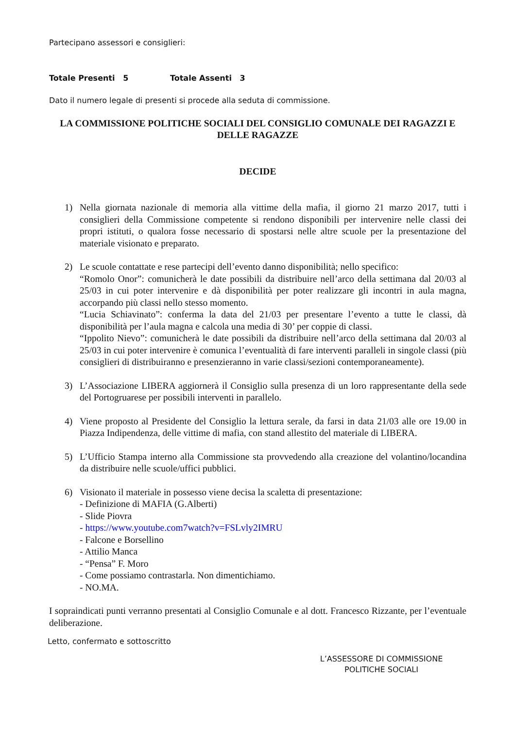Partecipano assessori e consiglieri:
Totale Presenti 5 Totale Assenti 3
Dato il numero legale di presenti si procede alla seduta di commissione.
LA COMMISSIONE POLITICHE SOCIALI DEL CONSIGLIO COMUNALE DEI RAGAZZI E DELLE RAGAZZE
DECIDE
1) Nella giornata nazionale di memoria alla vittime della mafia, il giorno 21 marzo 2017, tutti i consiglieri della Commissione competente si rendono disponibili per intervenire nelle classi dei propri istituti, o qualora fosse necessario di spostarsi nelle altre scuole per la presentazione del materiale visionato e preparato.
2) Le scuole contattate e rese partecipi dell’evento danno disponibilità; nello specifico:
“Romolo Onor”: comunicherà le date possibili da distribuire nell’arco della settimana dal 20/03 al 25/03 in cui poter intervenire e dà disponibilità per poter realizzare gli incontri in aula magna, accorpando più classi nello stesso momento.
“Lucia Schiavinato”: conferma la data del 21/03 per presentare l’evento a tutte le classi, dà disponibilità per l’aula magna e calcola una media di 30’ per coppie di classi.
“Ippolito Nievo”: comunicherà le date possibili da distribuire nell’arco della settimana dal 20/03 al 25/03 in cui poter intervenire è comunica l’eventualità di fare interventi paralleli in singole classi (più consiglieri di distribuiranno e presenzieranno in varie classi/sezioni contemporaneamente).
3) L’Associazione LIBERA aggiornerà il Consiglio sulla presenza di un loro rappresentante della sede del Portogruarese per possibili interventi in parallelo.
4) Viene proposto al Presidente del Consiglio la lettura serale, da farsi in data 21/03 alle ore 19.00 in Piazza Indipendenza, delle vittime di mafia, con stand allestito del materiale di LIBERA.
5) L’Ufficio Stampa interno alla Commissione sta provvedendo alla creazione del volantino/locandina da distribuire nelle scuole/uffici pubblici.
6) Visionato il materiale in possesso viene decisa la scaletta di presentazione:
- Definizione di MAFIA (G.Alberti)
- Slide Piovra
- https://www.youtube.com7watch?v=FSLvly2IMRU
- Falcone e Borsellino
- Attilio Manca
- “Pensa” F. Moro
- Come possiamo contrastarla. Non dimentichiamo.
- NO.MA.
I sopraindicati punti verranno presentati al Consiglio Comunale e al dott. Francesco Rizzante, per l’eventuale deliberazione.
Letto, confermato e sottoscritto
L’ASSESSORE DI COMMISSIONE
POLITICHE SOCIALI